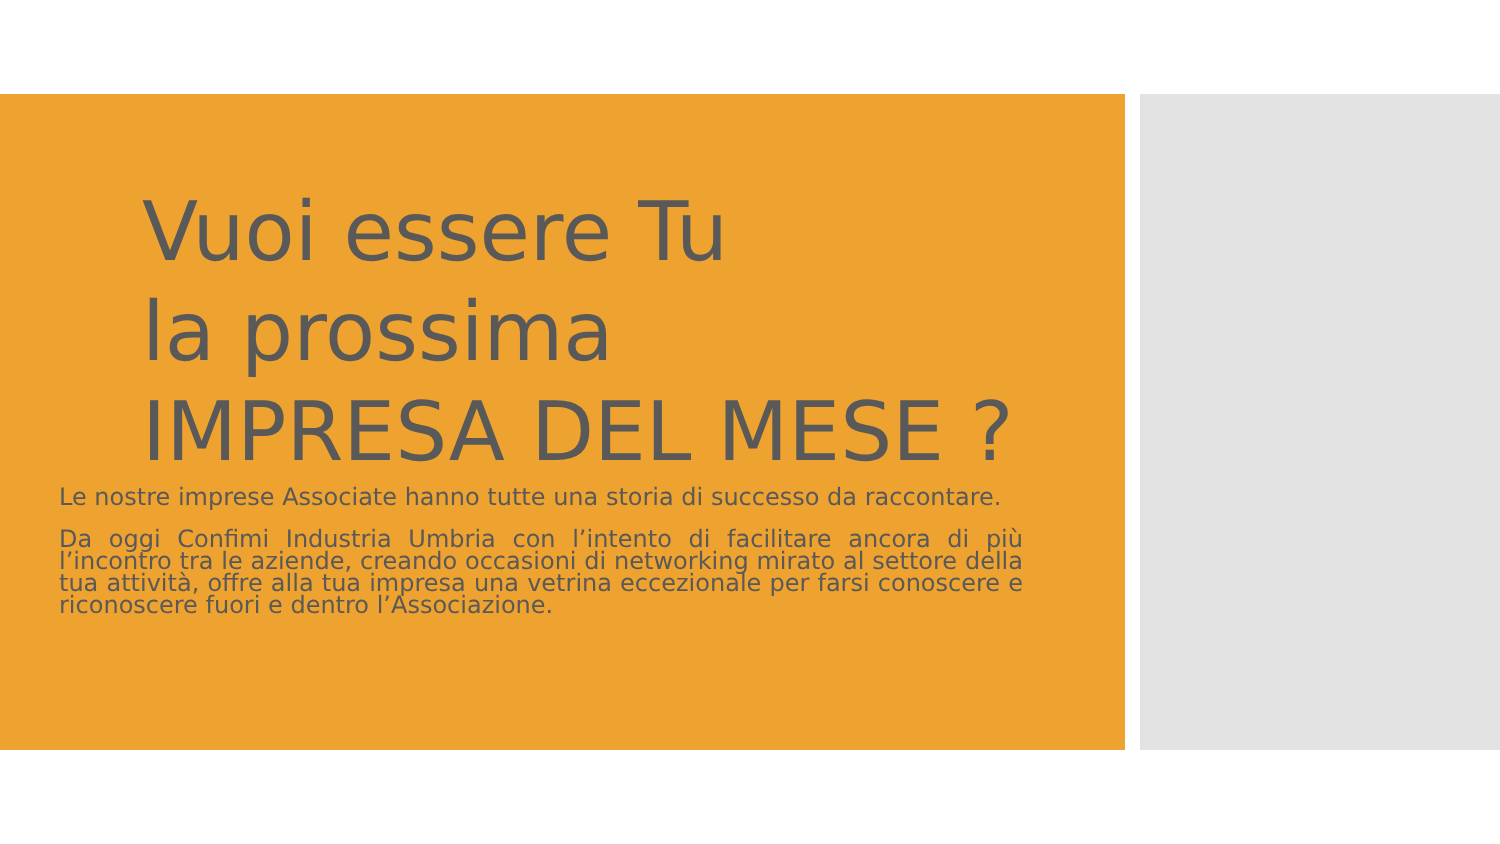Vuoi essere Tu
la prossima
IMPRESA DEL MESE ?
Le nostre imprese Associate hanno tutte una storia di successo da raccontare.
Da oggi Confimi Industria Umbria con l’intento di facilitare ancora di più l’incontro tra le aziende, creando occasioni di networking mirato al settore della tua attività, offre alla tua impresa una vetrina eccezionale per farsi conoscere e riconoscere fuori e dentro l’Associazione.